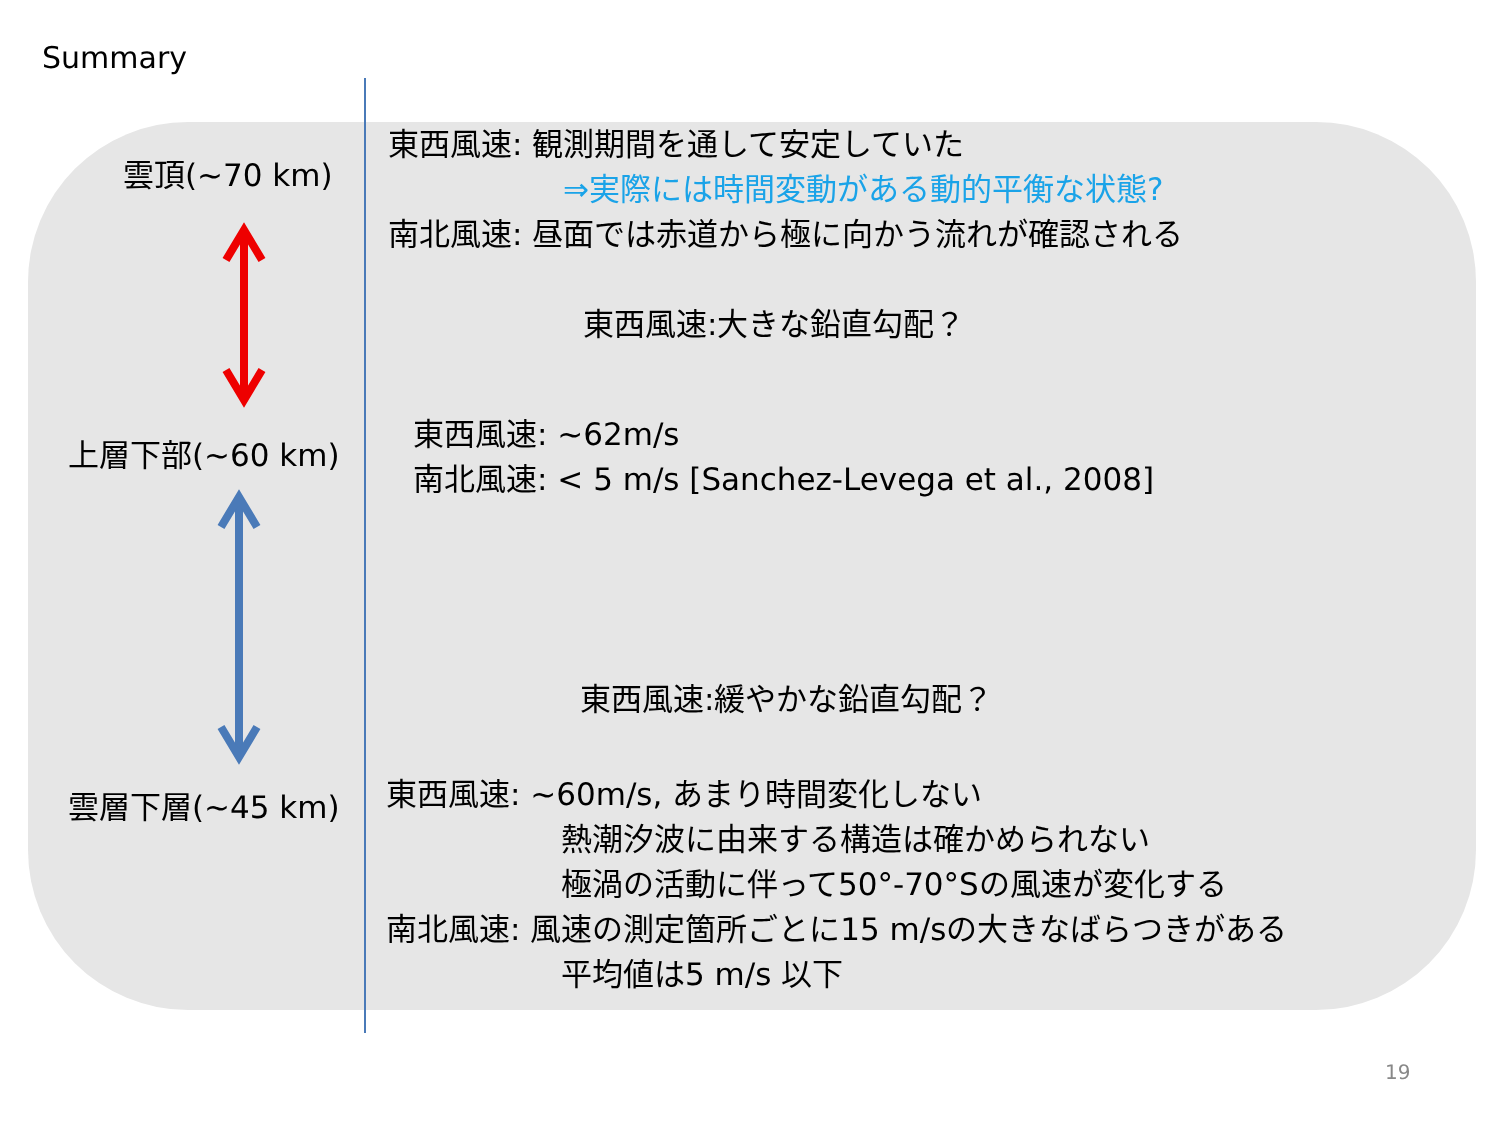Summary
雲頂(~70 km)
上層下部(~60 km)
雲層下層(~45 km)
東西風速: 観測期間を通して安定していた
⇒実際には時間変動がある動的平衡な状態?
南北風速: 昼面では赤道から極に向かう流れが確認される
東西風速:大きな鉛直勾配？
東西風速: ~62m/s
南北風速: < 5 m/s [Sanchez-Levega et al., 2008]
東西風速:緩やかな鉛直勾配？
東西風速: ~60m/s, あまり時間変化しない
熱潮汐波に由来する構造は確かめられない
極渦の活動に伴って50°-70°Sの風速が変化する
南北風速: 風速の測定箇所ごとに15 m/sの大きなばらつきがある
平均値は5 m/s 以下
19